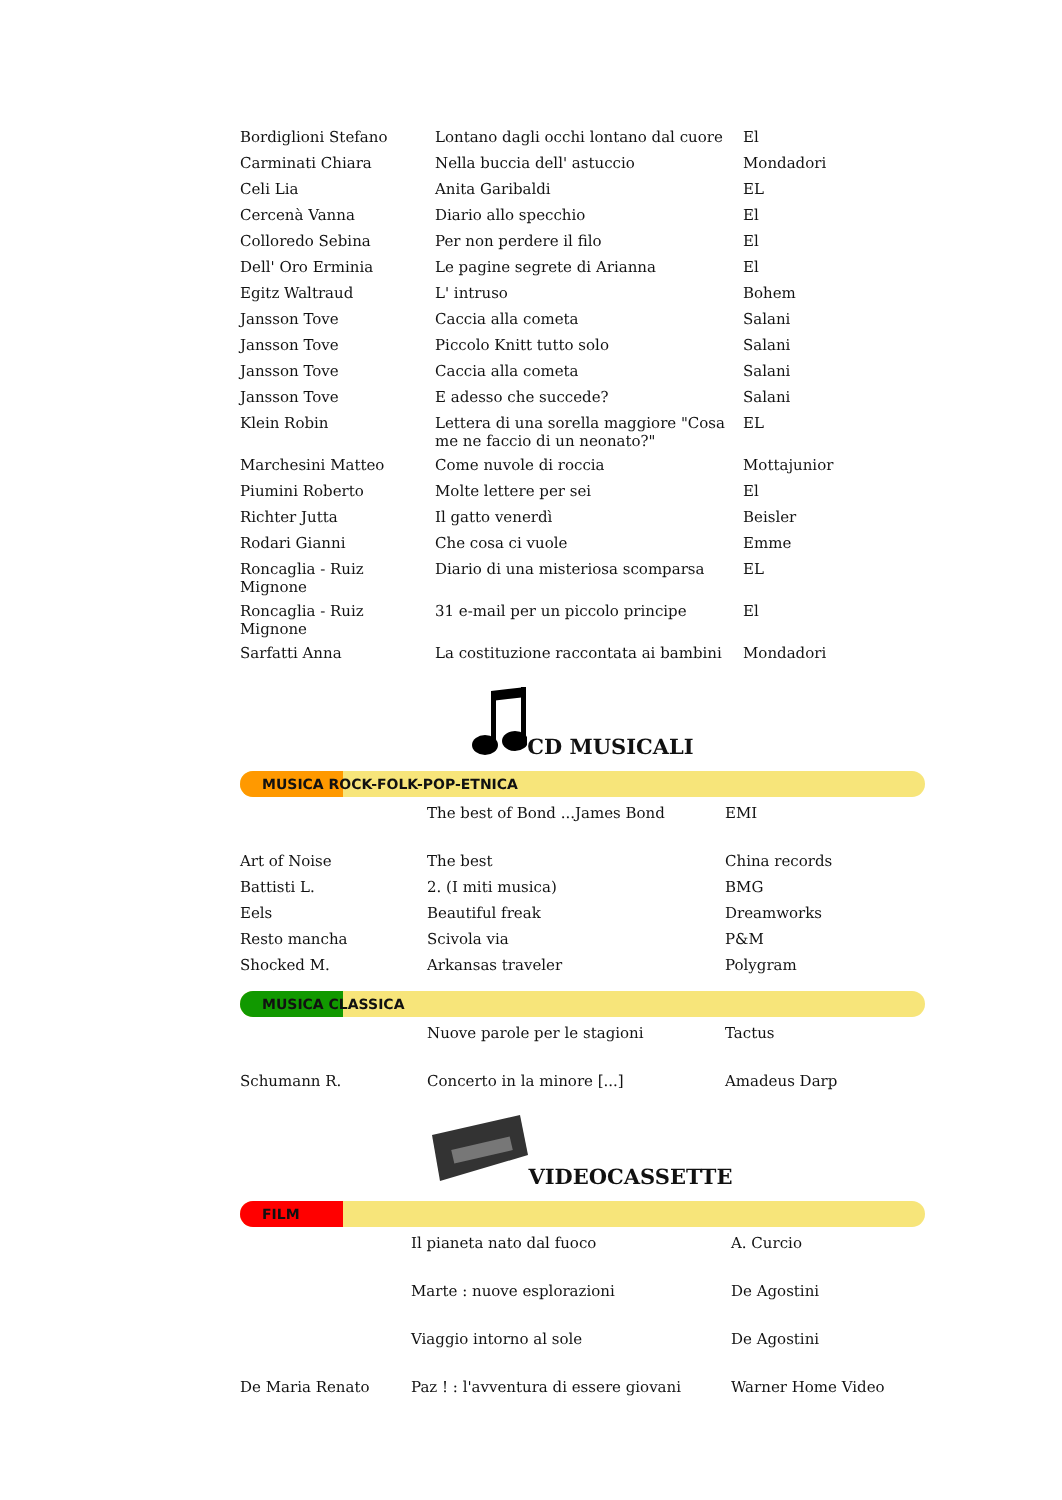| Bordiglioni Stefano | Lontano dagli occhi lontano dal cuore | El |
| Carminati Chiara | Nella buccia dell' astuccio | Mondadori |
| Celi Lia | Anita Garibaldi | EL |
| Cercenà Vanna | Diario allo specchio | El |
| Colloredo Sebina | Per non perdere il filo | El |
| Dell' Oro Erminia | Le pagine segrete di Arianna | El |
| Egitz Waltraud | L' intruso | Bohem |
| Jansson Tove | Caccia alla cometa | Salani |
| Jansson Tove | Piccolo Knitt tutto solo | Salani |
| Jansson Tove | Caccia alla cometa | Salani |
| Jansson Tove | E adesso che succede? | Salani |
| Klein Robin | Lettera di una sorella maggiore "Cosa me ne faccio di un neonato?" | EL |
| Marchesini Matteo | Come nuvole di roccia | Mottajunior |
| Piumini Roberto | Molte lettere per sei | El |
| Richter Jutta | Il gatto venerdì | Beisler |
| Rodari Gianni | Che cosa ci vuole | Emme |
| Roncaglia - Ruiz Mignone | Diario di una misteriosa scomparsa | EL |
| Roncaglia - Ruiz Mignone | 31 e-mail per un piccolo principe | El |
| Sarfatti Anna | La costituzione raccontata ai bambini | Mondadori |
CD MUSICALI
MUSICA ROCK-FOLK-POP-ETNICA
| | The best of Bond ...James Bond | EMI |
| Art of Noise | The best | China records |
| Battisti L. | 2. (I miti musica) | BMG |
| Eels | Beautiful freak | Dreamworks |
| Resto mancha | Scivola via | P&M |
| Shocked M. | Arkansas traveler | Polygram |
MUSICA CLASSICA
| | Nuove parole per le stagioni | Tactus |
| Schumann R. | Concerto in la minore [...] | Amadeus Darp |
VIDEOCASSETTE
FILM
| | Il pianeta nato dal fuoco | A. Curcio |
| | Marte : nuove esplorazioni | De Agostini |
| | Viaggio intorno al sole | De Agostini |
| De Maria Renato | Paz ! : l'avventura di essere giovani | Warner Home Video |